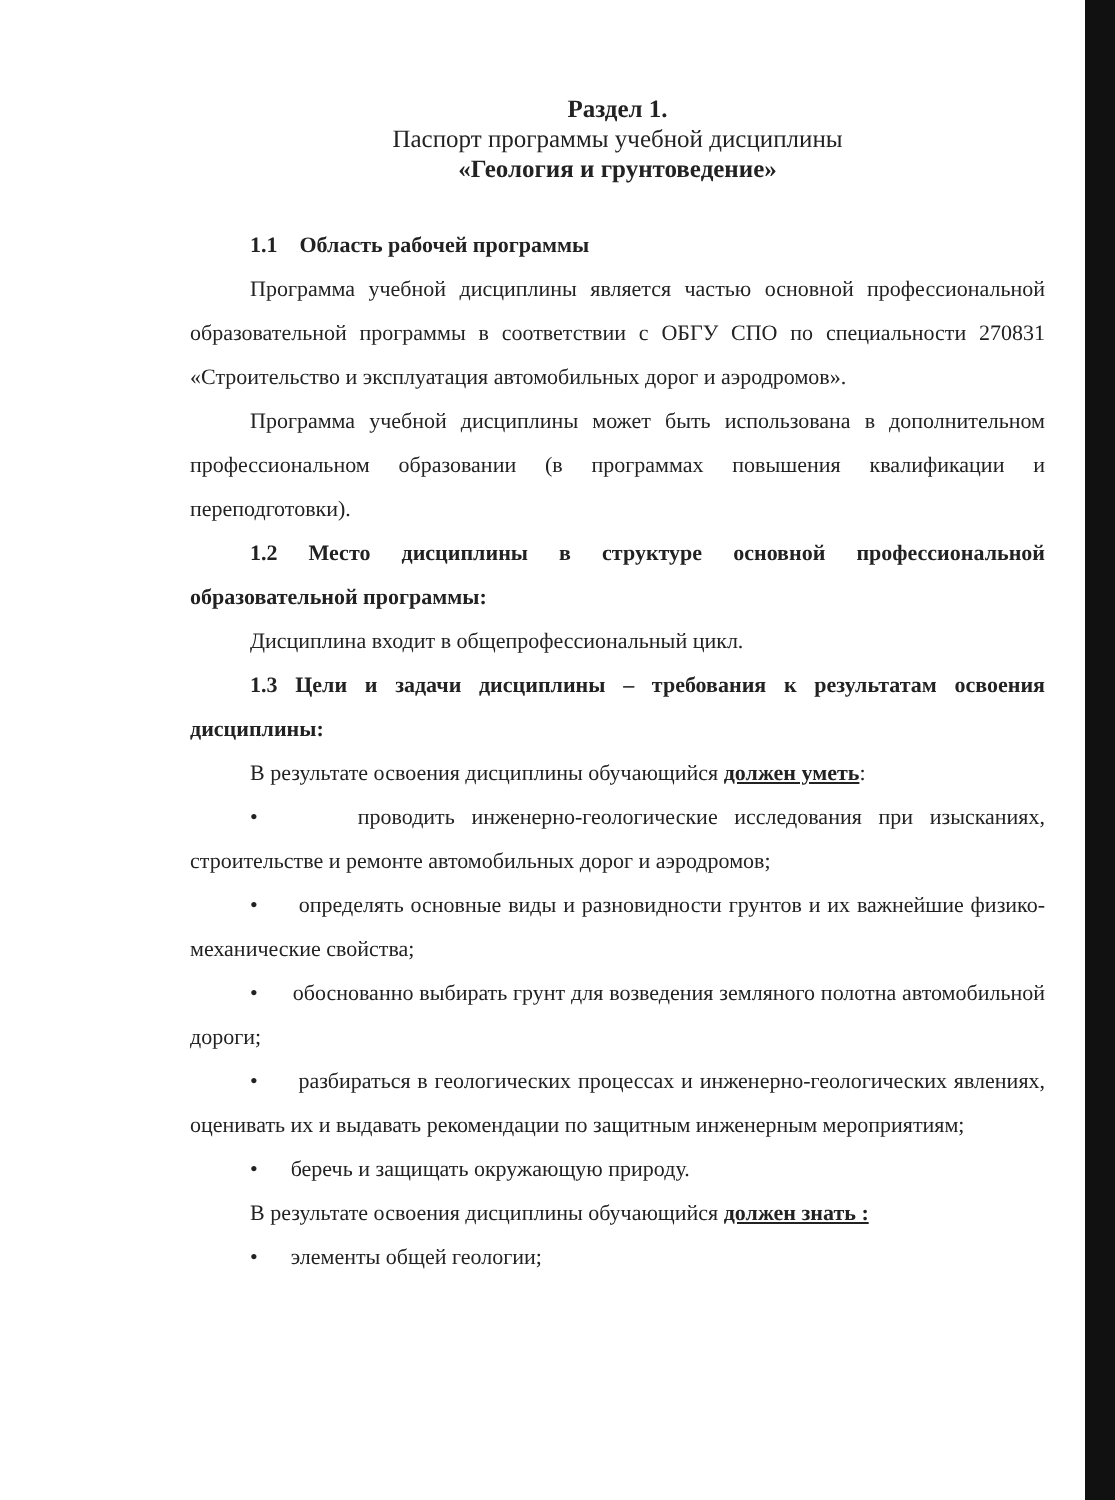Раздел 1.
Паспорт программы учебной дисциплины
«Геология и грунтоведение»
1.1 Область рабочей программы
Программа учебной дисциплины является частью основной профессиональной образовательной программы в соответствии с ОБГУ СПО по специальности 270831 «Строительство и эксплуатация автомобильных дорог и аэродромов».
Программа учебной дисциплины может быть использована в дополнительном профессиональном образовании (в программах повышения квалификации и переподготовки).
1.2 Место дисциплины в структуре основной профессиональной образовательной программы:
Дисциплина входит в общепрофессиональный цикл.
1.3 Цели и задачи дисциплины – требования к результатам освоения дисциплины:
В результате освоения дисциплины обучающийся должен уметь:
• проводить инженерно-геологические исследования при изысканиях, строительстве и ремонте автомобильных дорог и аэродромов;
• определять основные виды и разновидности грунтов и их важнейшие физико-механические свойства;
• обоснованно выбирать грунт для возведения земляного полотна автомобильной дороги;
• разбираться в геологических процессах и инженерно-геологических явлениях, оценивать их и выдавать рекомендации по защитным инженерным мероприятиям;
• беречь и защищать окружающую природу.
В результате освоения дисциплины обучающийся должен знать :
• элементы общей геологии;